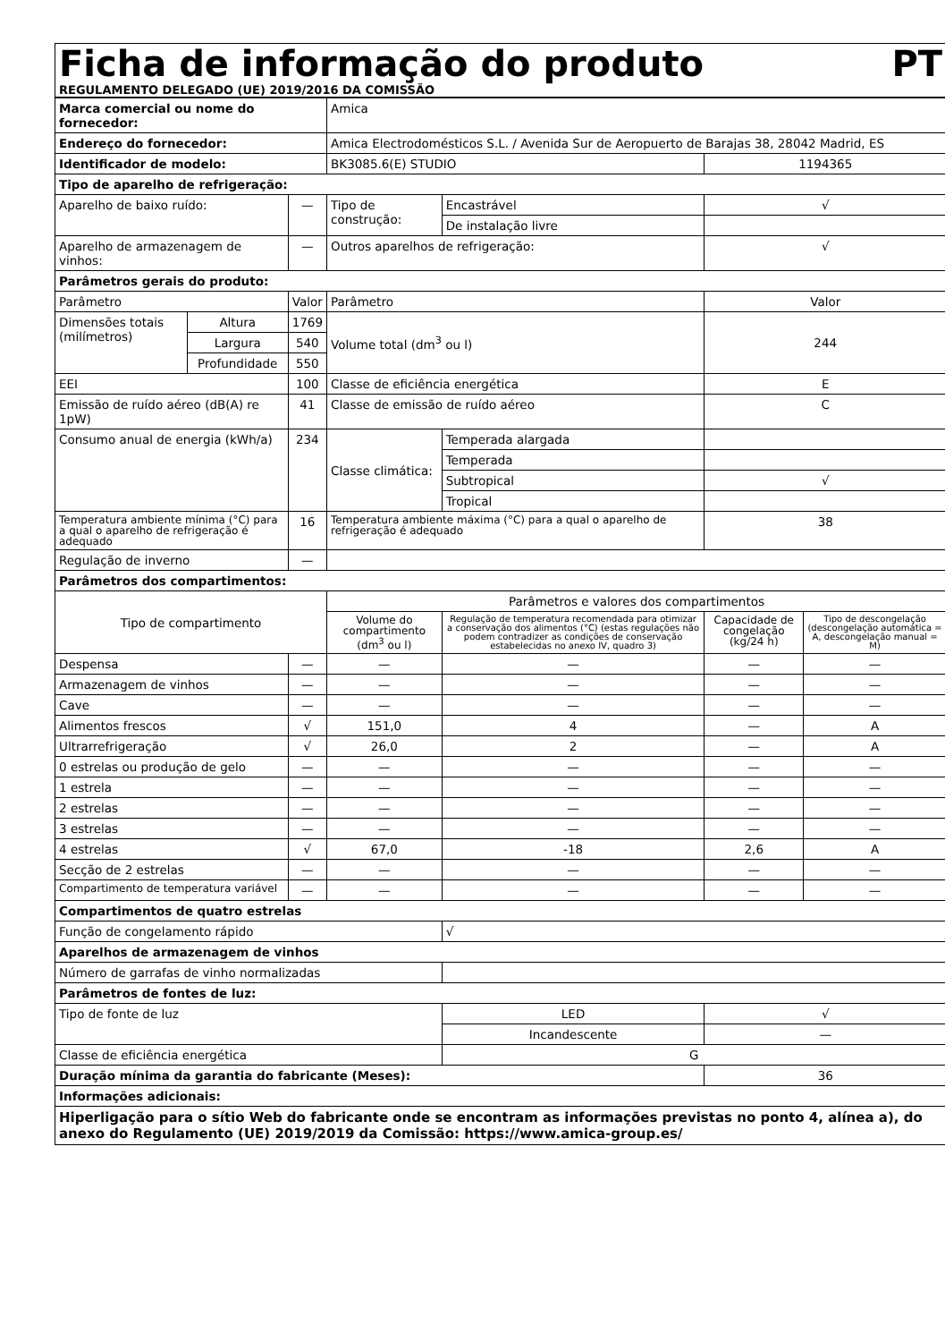Ficha de informação do produto PT
REGULAMENTO DELEGADO (UE) 2019/2016 DA COMISSÃO
| Marca comercial ou nome do fornecedor: | | | Amica | | | |
| Endereço do fornecedor: | | | Amica Electrodomésticos S.L. / Avenida Sur de Aeropuerto de Barajas 38, 28042 Madrid, ES | | | |
| Identificador de modelo: | | | BK3085.6(E) STUDIO | | 1194365 | |
| Tipo de aparelho de refrigeração: | | | | | | |
| Aparelho de baixo ruído: | | — | Tipo de construção: | Encastrável | √ | |
| | | | | De instalação livre | | |
| Aparelho de armazenagem de vinhos: | | — | Outros aparelhos de refrigeração: | | √ | |
| Parâmetros gerais do produto: | | | | | | |
| Parâmetro | | Valor | Parâmetro | | Valor | |
| Dimensões totais (milímetros) | Altura | 1769 | Volume total (dm<sup>3</sup> ou l) | | 244 | |
| | Largura | 540 | | | | |
| | Profundidade | 550 | | | | |
| EEI | | 100 | Classe de eficiência energética | | E | |
| Emissão de ruído aéreo (dB(A) re 1pW) | | 41 | Classe de emissão de ruído aéreo | | C | |
| Consumo anual de energia (kWh/a) | | 234 | Classe climática: | Temperada alargada | | |
| | | | | Temperada | | |
| | | | | Subtropical | √ | |
| | | | | Tropical | | |
| Temperatura ambiente mínima (°C) para a qual o aparelho de refrigeração é adequado | | 16 | Temperatura ambiente máxima (°C) para a qual o aparelho de refrigeração é adequado | | 38 | |
| Regulação de inverno | | — | | | | |
| Parâmetros dos compartimentos: | | | | | | |
| Tipo de compartimento | | | Parâmetros e valores dos compartimentos | | | |
| | | | Volume do compartimento (dm<sup>3</sup> ou l) | Regulação de temperatura recomendada para otimizar a conservação dos alimentos (°C) (estas regulações não podem contradizer as condições de conservação estabelecidas no anexo IV, quadro 3) | Capacidade de congelação (kg/24 h) | Tipo de descongelação (descongelação automática = A, descongelação manual = M) |
| Despensa | | — | — | — | — | — |
| Armazenagem de vinhos | | — | — | — | — | — |
| Cave | | — | — | — | — | — |
| Alimentos frescos | | √ | 151,0 | 4 | — | A |
| Ultrarrefrigeração | | √ | 26,0 | 2 | — | A |
| 0 estrelas ou produção de gelo | | — | — | — | — | — |
| 1 estrela | | — | — | — | — | — |
| 2 estrelas | | — | — | — | — | — |
| 3 estrelas | | — | — | — | — | — |
| 4 estrelas | | √ | 67,0 | -18 | 2,6 | A |
| Secção de 2 estrelas | | — | — | — | — | — |
| Compartimento de temperatura variável | | — | — | — | — | — |
| Compartimentos de quatro estrelas | | | | | | |
| Função de congelamento rápido | | | | √ | | |
| Aparelhos de armazenagem de vinhos | | | | | | |
| Número de garrafas de vinho normalizadas | | | | | | |
| Parâmetros de fontes de luz: | | | | | | |
| Tipo de fonte de luz | | | | LED | √ | |
| | | | | Incandescente | — | |
| Classe de eficiência energética | | | | G | | |
| Duração mínima da garantia do fabricante (Meses): | | | | | 36 | |
| Informações adicionais: | | | | | | |
| Hiperligação para o sítio Web do fabricante onde se encontram as informações previstas no ponto 4, alínea a), do anexo do Regulamento (UE) 2019/2019 da Comissão: https://www.amica-group.es/ | | | | | | |